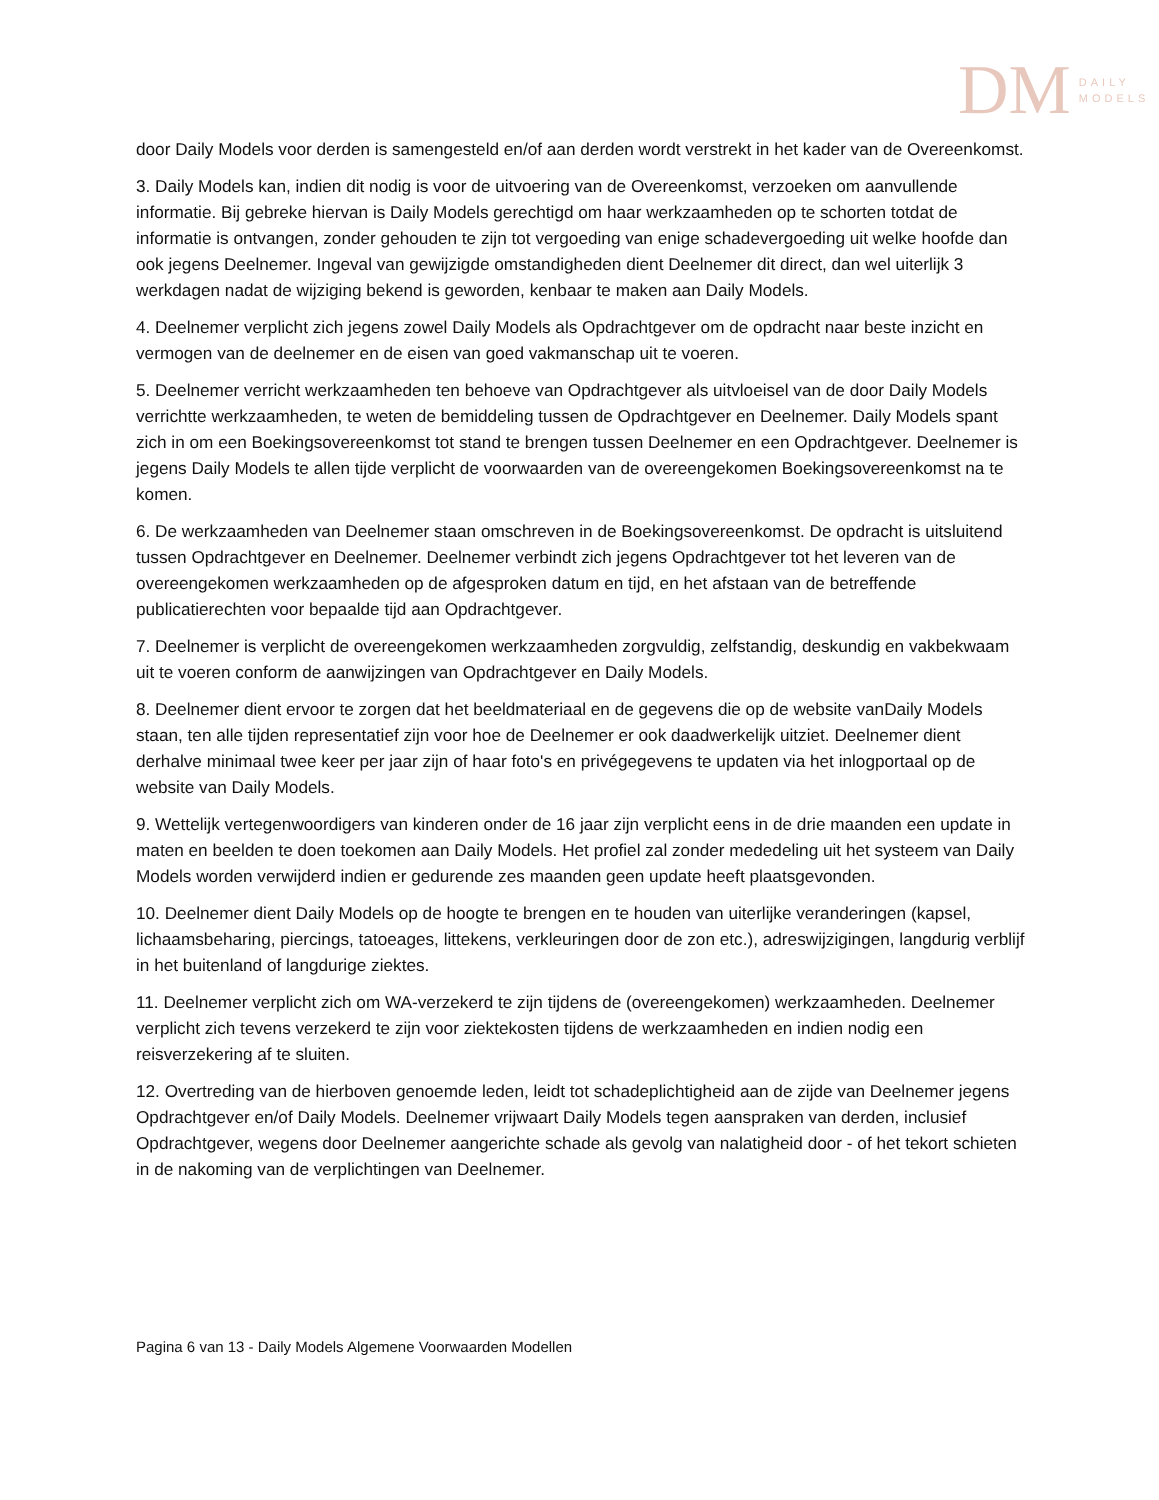DM
DAILY
MODELS
door Daily Models voor derden is samengesteld en/of aan derden wordt verstrekt in het kader van de Overeenkomst.
3. Daily Models kan, indien dit nodig is voor de uitvoering van de Overeenkomst, verzoeken om aanvullende informatie. Bij gebreke hiervan is Daily Models gerechtigd om haar werkzaamheden op te schorten totdat de informatie is ontvangen, zonder gehouden te zijn tot vergoeding van enige schadevergoeding uit welke hoofde dan ook jegens Deelnemer. Ingeval van gewijzigde omstandigheden dient Deelnemer dit direct, dan wel uiterlijk 3 werkdagen nadat de wijziging bekend is geworden, kenbaar te maken aan Daily Models.
4. Deelnemer verplicht zich jegens zowel Daily Models als Opdrachtgever om de opdracht naar beste inzicht en vermogen van de deelnemer en de eisen van goed vakmanschap uit te voeren.
5. Deelnemer verricht werkzaamheden ten behoeve van Opdrachtgever als uitvloeisel van de door Daily Models verrichtte werkzaamheden, te weten de bemiddeling tussen de Opdrachtgever en Deelnemer. Daily Models spant zich in om een Boekingsovereenkomst tot stand te brengen tussen Deelnemer en een Opdrachtgever. Deelnemer is jegens Daily Models te allen tijde verplicht de voorwaarden van de overeengekomen Boekingsovereenkomst na te komen.
6. De werkzaamheden van Deelnemer staan omschreven in de Boekingsovereenkomst. De opdracht is uitsluitend tussen Opdrachtgever en Deelnemer. Deelnemer verbindt zich jegens Opdrachtgever tot het leveren van de overeengekomen werkzaamheden op de afgesproken datum en tijd, en het afstaan van de betreffende publicatierechten voor bepaalde tijd aan Opdrachtgever.
7. Deelnemer is verplicht de overeengekomen werkzaamheden zorgvuldig, zelfstandig, deskundig en vakbekwaam uit te voeren conform de aanwijzingen van Opdrachtgever en Daily Models.
8. Deelnemer dient ervoor te zorgen dat het beeldmateriaal en de gegevens die op de website vanDaily Models staan, ten alle tijden representatief zijn voor hoe de Deelnemer er ook daadwerkelijk uitziet. Deelnemer dient derhalve minimaal twee keer per jaar zijn of haar foto's en privégegevens te updaten via het inlogportaal op de website van Daily Models.
9. Wettelijk vertegenwoordigers van kinderen onder de 16 jaar zijn verplicht eens in de drie maanden een update in maten en beelden te doen toekomen aan Daily Models. Het profiel zal zonder mededeling uit het systeem van Daily Models worden verwijderd indien er gedurende zes maanden geen update heeft plaatsgevonden.
10. Deelnemer dient Daily Models op de hoogte te brengen en te houden van uiterlijke veranderingen (kapsel, lichaamsbeharing, piercings, tatoeages, littekens, verkleuringen door de zon etc.), adreswijzigingen, langdurig verblijf in het buitenland of langdurige ziektes.
11. Deelnemer verplicht zich om WA-verzekerd te zijn tijdens de (overeengekomen) werkzaamheden. Deelnemer verplicht zich tevens verzekerd te zijn voor ziektekosten tijdens de werkzaamheden en indien nodig een reisverzekering af te sluiten.
12. Overtreding van de hierboven genoemde leden, leidt tot schadeplichtigheid aan de zijde van Deelnemer jegens Opdrachtgever en/of Daily Models. Deelnemer vrijwaart Daily Models tegen aanspraken van derden, inclusief Opdrachtgever, wegens door Deelnemer aangerichte schade als gevolg van nalatigheid door - of het tekort schieten in de nakoming van de verplichtingen van Deelnemer.
Pagina 6 van 13 - Daily Models Algemene Voorwaarden Modellen